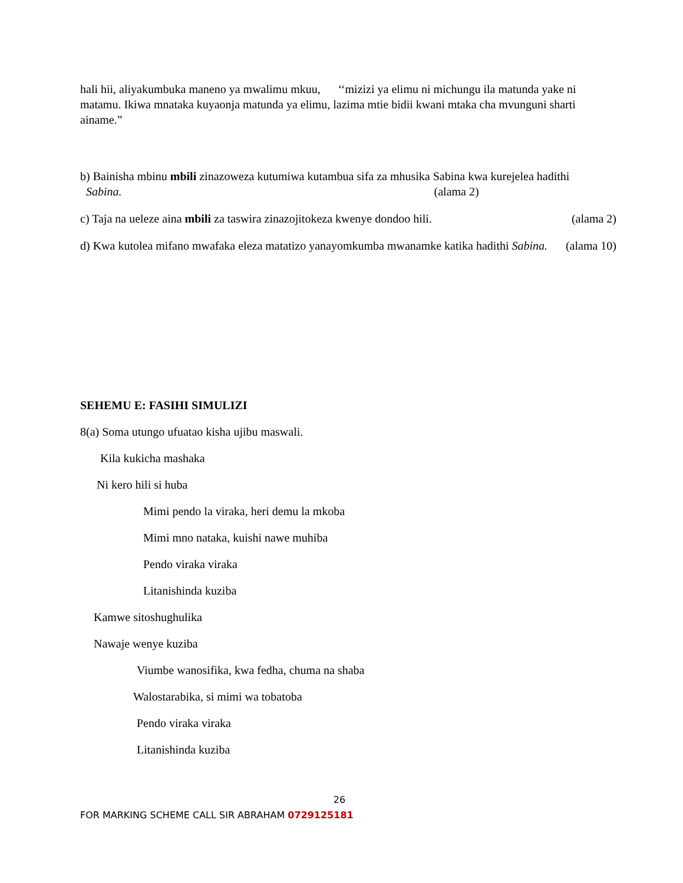hali hii, aliyakumbuka maneno ya mwalimu mkuu, ‘‘mizizi ya elimu ni michungu ila matunda yake ni matamu. Ikiwa mnataka kuyaonja matunda ya elimu, lazima mtie bidii kwani mtaka cha mvunguni sharti ainame.”
b) Bainisha mbinu mbili zinazoweza kutumiwa kutambua sifa za mhusika Sabina kwa kurejelea hadithi Sabina. (alama 2)
c) Taja na ueleze aina mbili za taswira zinazojitokeza kwenye dondoo hili. (alama 2)
d) Kwa kutolea mifano mwafaka eleza matatizo yanayomkumba mwanamke katika hadithi Sabina. (alama 10)
SEHEMU E: FASIHI SIMULIZI
8(a) Soma utungo ufuatao kisha ujibu maswali.
Kila kukicha mashaka
Ni kero hili si huba
Mimi pendo la viraka, heri demu la mkoba
Mimi mno nataka, kuishi nawe muhiba
Pendo viraka viraka
Litanishinda kuziba
Kamwe sitoshughulika
Nawaje wenye kuziba
Viumbe wanosifika, kwa fedha, chuma na shaba
Walostarabika, si mimi wa tobatoba
Pendo viraka viraka
Litanishinda kuziba
26
FOR MARKING SCHEME CALL SIR ABRAHAM 0729125181